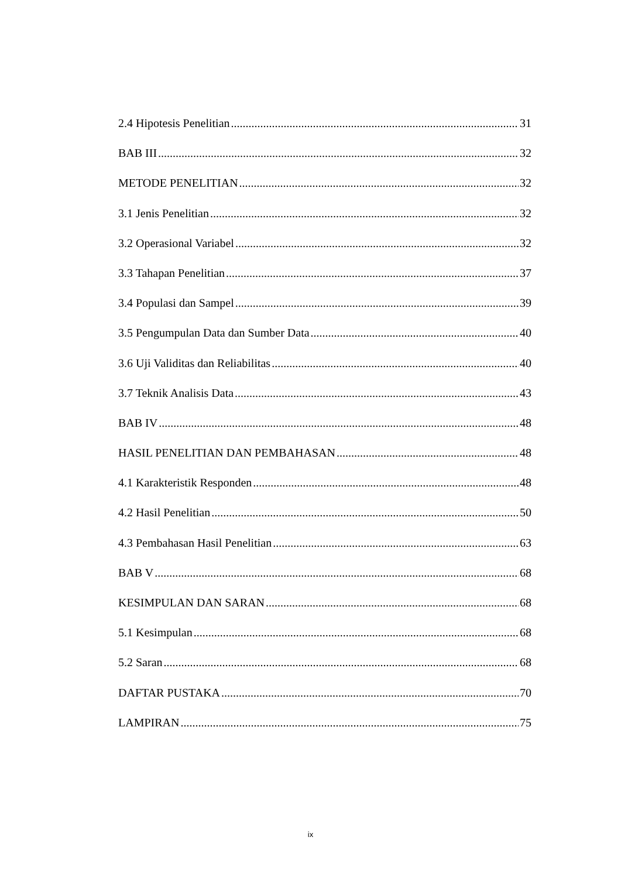2.4 Hipotesis Penelitian 31
BAB III 32
METODE PENELITIAN 32
3.1 Jenis Penelitian 32
3.2 Operasional Variabel 32
3.3 Tahapan Penelitian 37
3.4 Populasi dan Sampel 39
3.5 Pengumpulan Data dan Sumber Data 40
3.6 Uji Validitas dan Reliabilitas 40
3.7 Teknik Analisis Data 43
BAB IV 48
HASIL PENELITIAN DAN PEMBAHASAN 48
4.1 Karakteristik Responden 48
4.2 Hasil Penelitian 50
4.3 Pembahasan Hasil Penelitian 63
BAB V 68
KESIMPULAN DAN SARAN 68
5.1 Kesimpulan 68
5.2 Saran 68
DAFTAR PUSTAKA 70
LAMPIRAN 75
ix